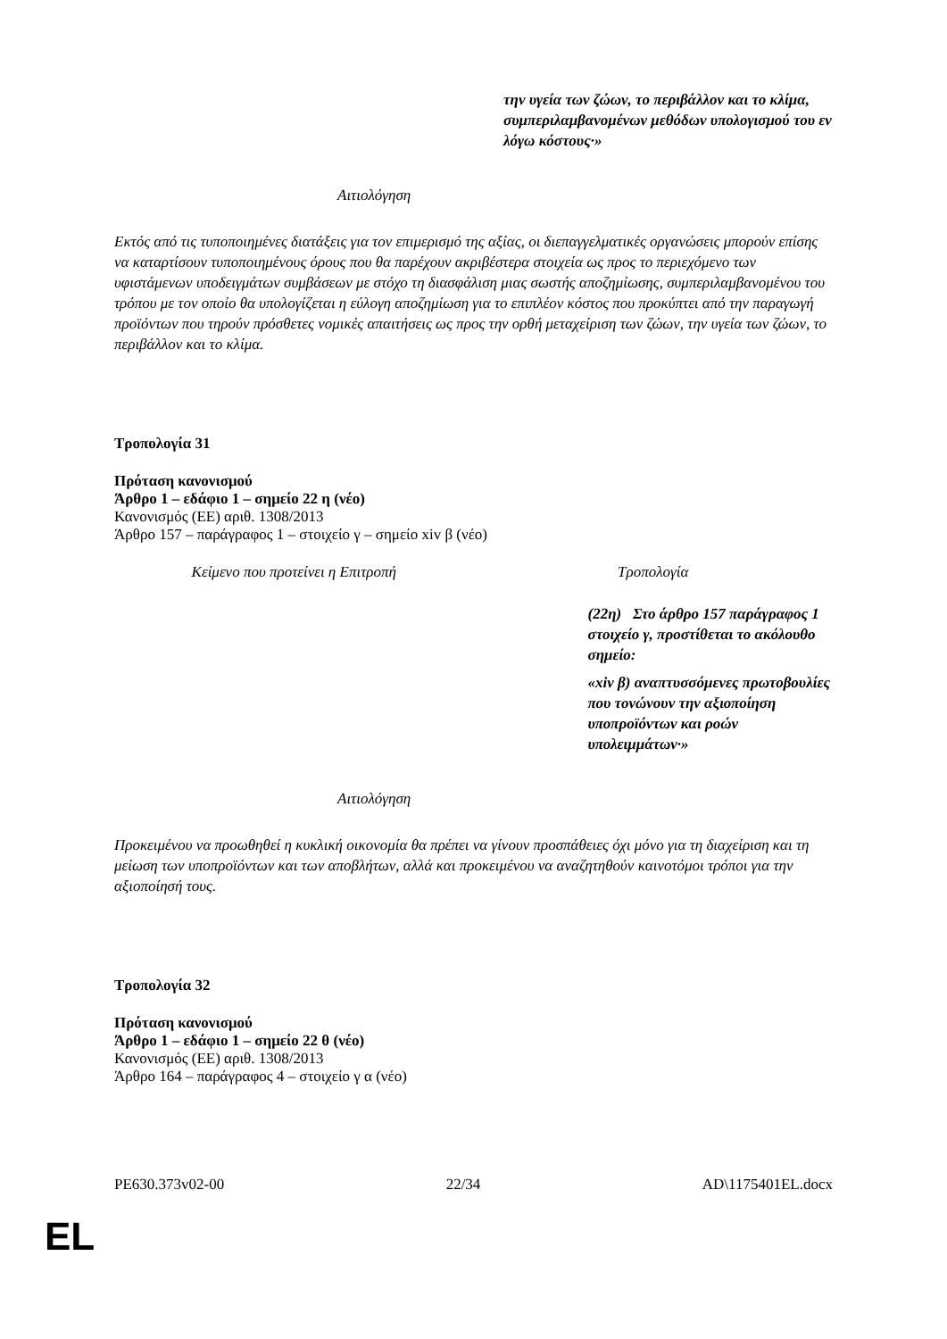την υγεία των ζώων, το περιβάλλον και το κλίμα, συμπεριλαμβανομένων μεθόδων υπολογισμού του εν λόγω κόστους·»
Αιτιολόγηση
Εκτός από τις τυποποιημένες διατάξεις για τον επιμερισμό της αξίας, οι διεπαγγελματικές οργανώσεις μπορούν επίσης να καταρτίσουν τυποποιημένους όρους που θα παρέχουν ακριβέστερα στοιχεία ως προς το περιεχόμενο των υφιστάμενων υποδειγμάτων συμβάσεων με στόχο τη διασφάλιση μιας σωστής αποζημίωσης, συμπεριλαμβανομένου του τρόπου με τον οποίο θα υπολογίζεται η εύλογη αποζημίωση για το επιπλέον κόστος που προκύπτει από την παραγωγή προϊόντων που τηρούν πρόσθετες νομικές απαιτήσεις ως προς την ορθή μεταχείριση των ζώων, την υγεία των ζώων, το περιβάλλον και το κλίμα.
Τροπολογία 31
Πρόταση κανονισμού
Άρθρο 1 – εδάφιο 1 – σημείο 22 η (νέο)
Κανονισμός (ΕΕ) αριθ. 1308/2013
Άρθρο 157 – παράγραφος 1 – στοιχείο γ – σημείο xiv β (νέο)
| Κείμενο που προτείνει η Επιτροπή | Τροπολογία |
| | (22η) Στο άρθρο 157 παράγραφος 1 στοιχείο γ, προστίθεται το ακόλουθο σημείο: «xiv β) αναπτυσσόμενες πρωτοβουλίες που τονώνουν την αξιοποίηση υποπροϊόντων και ροών υπολειμμάτων·» |
Αιτιολόγηση
Προκειμένου να προωθηθεί η κυκλική οικονομία θα πρέπει να γίνουν προσπάθειες όχι μόνο για τη διαχείριση και τη μείωση των υποπροϊόντων και των αποβλήτων, αλλά και προκειμένου να αναζητηθούν καινοτόμοι τρόποι για την αξιοποίησή τους.
Τροπολογία 32
Πρόταση κανονισμού
Άρθρο 1 – εδάφιο 1 – σημείο 22 θ (νέο)
Κανονισμός (ΕΕ) αριθ. 1308/2013
Άρθρο 164 – παράγραφος 4 – στοιχείο γ α (νέο)
PE630.373v02-00 22/34 AD\1175401EL.docx
EL